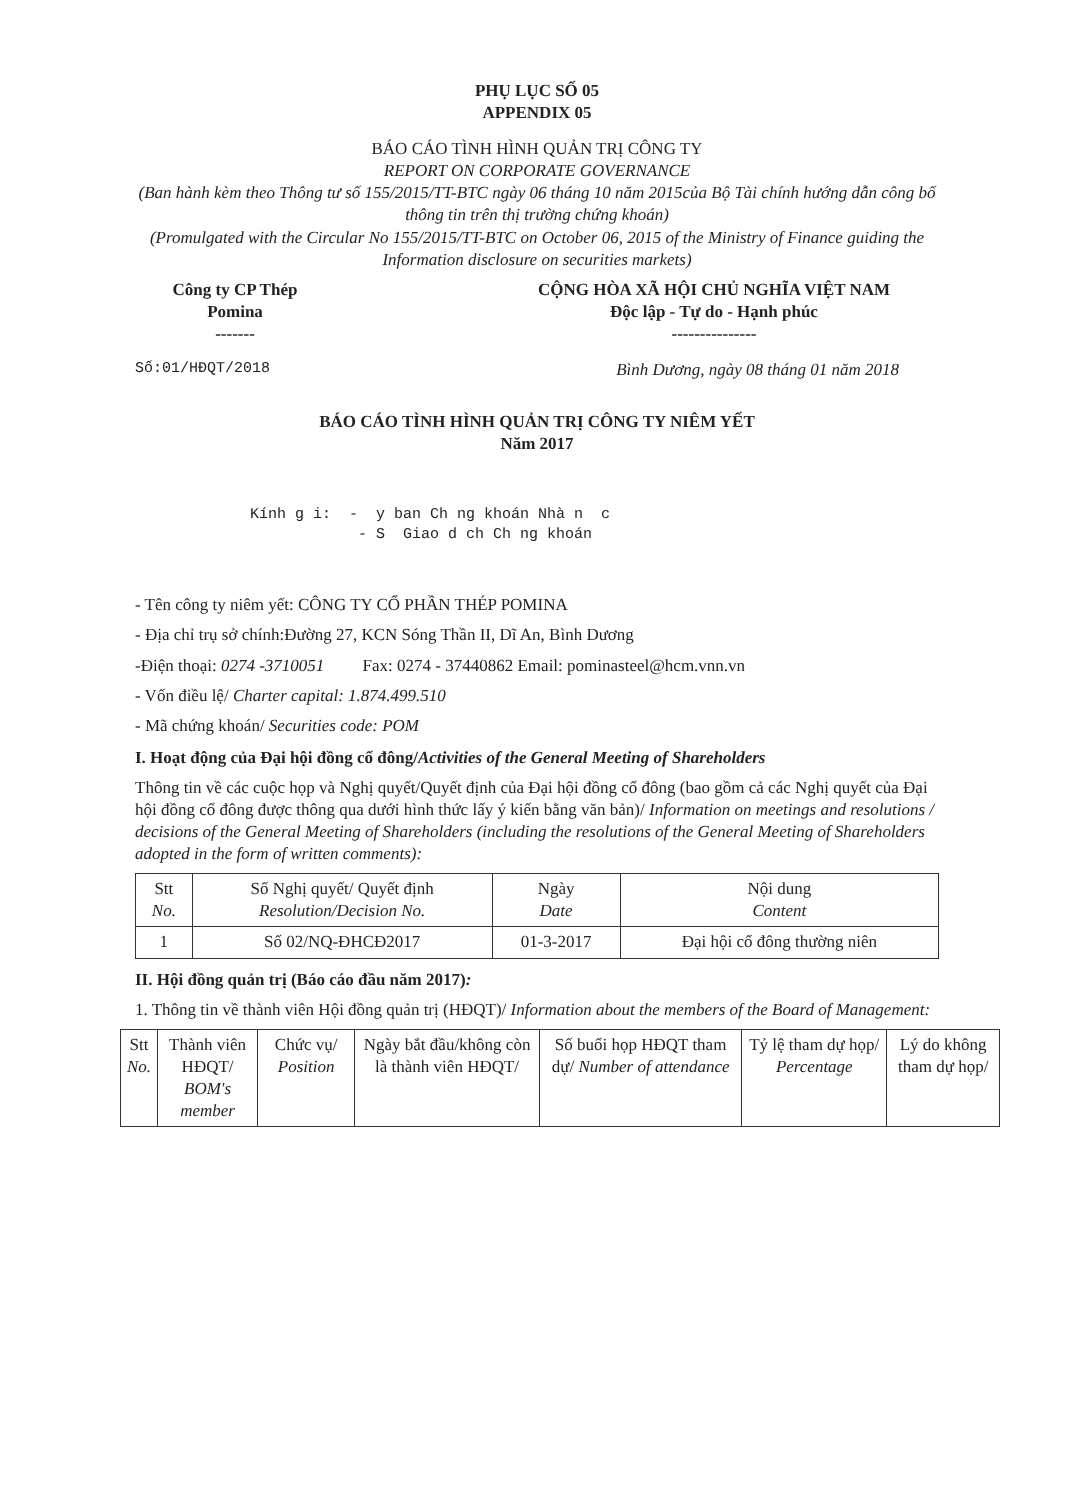PHỤ LỤC SỐ 05
APPENDIX 05
BÁO CÁO TÌNH HÌNH QUẢN TRỊ CÔNG TY
REPORT ON CORPORATE GOVERNANCE
(Ban hành kèm theo Thông tư số 155/2015/TT-BTC ngày 06 tháng 10 năm 2015của Bộ Tài chính hướng dẫn công bố thông tin trên thị trường chứng khoán)
(Promulgated with the Circular No 155/2015/TT-BTC on October 06, 2015 of the Ministry of Finance guiding the Information disclosure on securities markets)
Công ty CP Thép
Pomina
-------
CỘNG HÒA XÃ HỘI CHỦ NGHĨA VIỆT NAM
Độc lập - Tự do - Hạnh phúc
---------------
Số:01/HĐQT/2018 Bình Dương, ngày 08 tháng 01 năm 2018
BÁO CÁO TÌNH HÌNH QUẢN TRỊ CÔNG TY NIÊM YẾT
Năm 2017
Kính g i: - y ban Ch ng khoán Nhà n c - S Giao d ch Ch ng khoán
- Tên công ty niêm yết: CÔNG TY CỔ PHẦN THÉP POMINA
- Địa chỉ trụ sở chính:Đường 27, KCN Sóng Thần II, Dĩ An, Bình Dương
-Điện thoại: 0274 -3710051 Fax: 0274 - 37440862 Email: pominasteel@hcm.vnn.vn
- Vốn điều lệ/ Charter capital: 1.874.499.510
- Mã chứng khoán/ Securities code: POM
I. Hoạt động của Đại hội đồng cổ đông/Activities of the General Meeting of Shareholders
Thông tin về các cuộc họp và Nghị quyết/Quyết định của Đại hội đồng cổ đông (bao gồm cả các Nghị quyết của Đại hội đồng cổ đông được thông qua dưới hình thức lấy ý kiến bằng văn bản)/ Information on meetings and resolutions / decisions of the General Meeting of Shareholders (including the resolutions of the General Meeting of Shareholders adopted in the form of written comments):
| Stt No. | Số Nghị quyết/ Quyết định Resolution/Decision No. | Ngày Date | Nội dung Content |
| --- | --- | --- | --- |
| 1 | Số 02/NQ-ĐHCĐ2017 | 01-3-2017 | Đại hội cổ đông thường niên |
II. Hội đồng quản trị (Báo cáo đầu năm 2017):
1. Thông tin về thành viên Hội đồng quản trị (HĐQT)/ Information about the members of the Board of Management:
| Stt No. | Thành viên HĐQT/ BOM's member | Chức vụ/ Position | Ngày bắt đầu/không còn là thành viên HĐQT/ | Số buổi họp HĐQT tham dự/ Number of attendance | Tỷ lệ tham dự họp/ Percentage | Lý do không tham dự họp/ |
| --- | --- | --- | --- | --- | --- | --- |